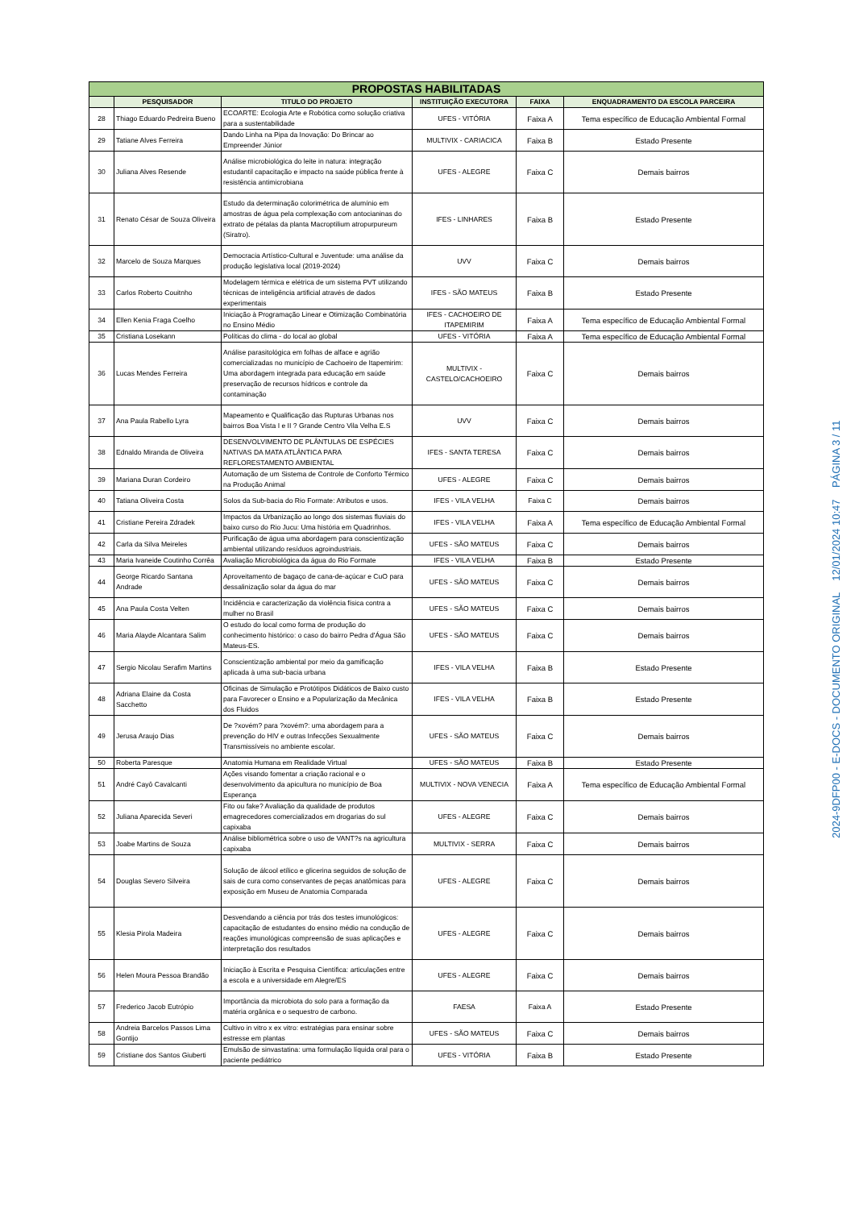| PROPOSTAS HABILITADAS | | | | | |
| --- | --- | --- | --- | --- | --- |
| | PESQUISADOR | TITULO DO PROJETO | INSTITUIÇÃO EXECUTORA | FAIXA | ENQUADRAMENTO DA ESCOLA PARCEIRA |
| 28 | Thiago Eduardo Pedreira Bueno | ECOARTE: Ecologia Arte e Robótica como solução criativa para a sustentabilidade | UFES - VITÓRIA | Faixa A | Tema específico de Educação Ambiental Formal |
| 29 | Tatiane Alves Ferreira | Dando Linha na Pipa da Inovação: Do Brincar ao Empreender Júnior | MULTIVIX - CARIACICA | Faixa B | Estado Presente |
| 30 | Juliana Alves Resende | Análise microbiológica do leite in natura: integração estudantil capacitação e impacto na saúde pública frente à resistência antimicrobiana | UFES - ALEGRE | Faixa C | Demais bairros |
| 31 | Renato César de Souza Oliveira | Estudo da determinação colorimétrica de alumínio em amostras de água pela complexação com antocianinas do extrato de pétalas da planta Macroptilium atropurpureum (Siratro). | IFES - LINHARES | Faixa B | Estado Presente |
| 32 | Marcelo de Souza Marques | Democracia Artístico-Cultural e Juventude: uma análise da produção legislativa local (2019-2024) | UVV | Faixa C | Demais bairros |
| 33 | Carlos Roberto Couitnho | Modelagem térmica e elétrica de um sistema PVT utilizando técnicas de inteligência artificial através de dados experimentais | IFES - SÃO MATEUS | Faixa B | Estado Presente |
| 34 | Ellen Kenia Fraga Coelho | Iniciação à Programação Linear e Otimização Combinatória no Ensino Médio | IFES - CACHOEIRO DE ITAPEMIRIM | Faixa A | Tema específico de Educação Ambiental Formal |
| 35 | Cristiana Losekann | Políticas do clima - do local ao global | UFES - VITÓRIA | Faixa A | Tema específico de Educação Ambiental Formal |
| 36 | Lucas Mendes Ferreira | Análise parasitológica em folhas de alface e agrião comercializadas no município de Cachoeiro de Itapemirim: Uma abordagem integrada para educação em saúde preservação de recursos hídricos e controle da contaminação | MULTIVIX - CASTELO/CACHOEIRO | Faixa C | Demais bairros |
| 37 | Ana Paula Rabello Lyra | Mapeamento e Qualificação das Rupturas Urbanas nos bairros Boa Vista I e II ? Grande Centro Vila Velha E.S | UVV | Faixa C | Demais bairros |
| 38 | Ednaldo Miranda de Oliveira | DESENVOLVIMENTO DE PLÂNTULAS DE ESPÉCIES NATIVAS DA MATA ATLÂNTICA PARA REFLORESTAMENTO AMBIENTAL | IFES - SANTA TERESA | Faixa C | Demais bairros |
| 39 | Mariana Duran Cordeiro | Automação de um Sistema de Controle de Conforto Térmico na Produção Animal | UFES - ALEGRE | Faixa C | Demais bairros |
| 40 | Tatiana Oliveira Costa | Solos da Sub-bacia do Rio Formate: Atributos e usos. | IFES - VILA VELHA | Faixa C | Demais bairros |
| 41 | Cristiane Pereira Zdradek | Impactos da Urbanização ao longo dos sistemas fluviais do baixo curso do Rio Jucu: Uma história em Quadrinhos. | IFES - VILA VELHA | Faixa A | Tema específico de Educação Ambiental Formal |
| 42 | Carla da Silva Meireles | Purificação de água uma abordagem para conscientização ambiental utilizando resíduos agroindustriais. | UFES - SÃO MATEUS | Faixa C | Demais bairros |
| 43 | Maria Ivaneide Coutinho Corrêa | Avaliação Microbiológica da água do Rio Formate | IFES - VILA VELHA | Faixa B | Estado Presente |
| 44 | George Ricardo Santana Andrade | Aproveitamento de bagaço de cana-de-açúcar e CuO para dessalinização solar da água do mar | UFES - SÃO MATEUS | Faixa C | Demais bairros |
| 45 | Ana Paula Costa Velten | Incidência e caracterização da violência física contra a mulher no Brasil | UFES - SÃO MATEUS | Faixa C | Demais bairros |
| 46 | Maria Alayde Alcantara Salim | O estudo do local como forma de produção do conhecimento histórico: o caso do bairro Pedra d'Água São Mateus-ES. | UFES - SÃO MATEUS | Faixa C | Demais bairros |
| 47 | Sergio Nicolau Serafim Martins | Conscientização ambiental por meio da gamificação aplicada à uma sub-bacia urbana | IFES - VILA VELHA | Faixa B | Estado Presente |
| 48 | Adriana Elaine da Costa Sacchetto | Oficinas de Simulação e Protótipos Didáticos de Baixo custo para Favorecer o Ensino e a Popularização da Mecânica dos Fluidos | IFES - VILA VELHA | Faixa B | Estado Presente |
| 49 | Jerusa Araujo Dias | De ?xovém? para ?xovém?: uma abordagem para a prevenção do HIV e outras Infecções Sexualmente Transmissíveis no ambiente escolar. | UFES - SÃO MATEUS | Faixa C | Demais bairros |
| 50 | Roberta Paresque | Anatomia Humana em Realidade Virtual | UFES - SÃO MATEUS | Faixa B | Estado Presente |
| 51 | André Cayô Cavalcanti | Ações visando fomentar a criação racional e o desenvolvimento da apicultura no município de Boa Esperança | MULTIVIX - NOVA VENECIA | Faixa A | Tema específico de Educação Ambiental Formal |
| 52 | Juliana Aparecida Severi | Fito ou fake? Avaliação da qualidade de produtos emagrecedores comercializados em drogarias do sul capixaba | UFES - ALEGRE | Faixa C | Demais bairros |
| 53 | Joabe Martins de Souza | Análise bibliométrica sobre o uso de VANT?s na agricultura capixaba | MULTIVIX - SERRA | Faixa C | Demais bairros |
| 54 | Douglas Severo Silveira | Solução de álcool etílico e glicerina seguidos de solução de sais de cura como conservantes de peças anatômicas para exposição em Museu de Anatomia Comparada | UFES - ALEGRE | Faixa C | Demais bairros |
| 55 | Klesia Pirola Madeira | Desvendando a ciência por trás dos testes imunológicos: capacitação de estudantes do ensino médio na condução de reações imunológicas compreensão de suas aplicações e interpretação dos resultados | UFES - ALEGRE | Faixa C | Demais bairros |
| 56 | Helen Moura Pessoa Brandão | Iniciação à Escrita e Pesquisa Científica: articulações entre a escola e a universidade em Alegre/ES | UFES - ALEGRE | Faixa C | Demais bairros |
| 57 | Frederico Jacob Eutrópio | Importância da microbiota do solo para a formação da matéria orgânica e o sequestro de carbono. | FAESA | Faixa A | Estado Presente |
| 58 | Andreia Barcelos Passos Lima Gontijo | Cultivo in vitro x ex vitro: estratégias para ensinar sobre estresse em plantas | UFES - SÃO MATEUS | Faixa C | Demais bairros |
| 59 | Cristiane dos Santos Giuberti | Emulsão de sinvastatina: uma formulação líquida oral para o paciente pediátrico | UFES - VITÓRIA | Faixa B | Estado Presente |
2024-9DFP00 - E-DOCS - DOCUMENTO ORIGINAL 12/01/2024 10:47 PÁGINA 3 / 11